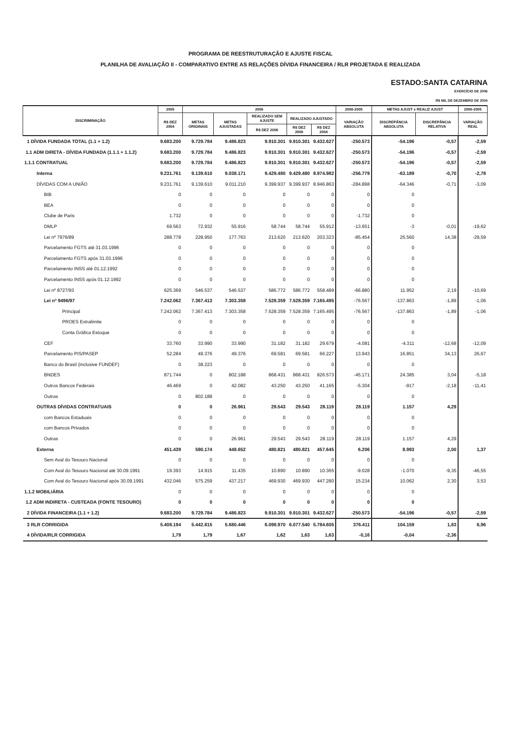PROGRAMA DE REESTRUTURAÇÃO E AJUSTE FISCAL
PLANILHA DE AVALIAÇÃO II - COMPARATIVO ENTRE AS RELAÇÕES DÍVIDA FINANCEIRA / RLR PROJETADA E REALIZADA
ESTADO:SANTA CATARINA
EXERCÍCIO DE 2006
R$ MIL DE DEZEMBRO DE 2004
| DISCRIMINAÇÃO | 2005 | 2006 | | | | | 2006-2005 | METAS AJUST x REALIZ AJUST | | 2006-2005 |
| --- | --- | --- | --- | --- | --- | --- | --- | --- | --- | --- |
| | R$ DEZ 2004 | METAS ORIGINAIS | METAS AJUSTADAS | REALIZADO SEM AJUSTE | REALIZADO AJUSTADO | | VARIAÇÃO ABSOLUTA | DISCREPÂNCIA ABSOLUTA | DISCREPÂNCIA RELATIVA | VARIAÇÃO REAL |
| | | | | R$ DEZ 2006 | R$ DEZ 2006 | R$ DEZ 2004 | | | | |
| 1 DÍVIDA FUNDADA TOTAL (1.1 + 1.2) | 9.683.200 | 9.729.784 | 9.486.823 | 9.910.301 | 9.910.301 | 9.432.627 | -250.573 | -54.196 | -0,57 | -2,59 |
| 1.1 ADM DIRETA - DÍVIDA FUNDADA (1.1.1 + 1.1.2) | 9.683.200 | 9.729.784 | 9.486.823 | 9.910.301 | 9.910.301 | 9.432.627 | -250.573 | -54.196 | -0,57 | -2,59 |
| 1.1.1 CONTRATUAL | 9.683.200 | 9.729.784 | 9.486.823 | 9.910.301 | 9.910.301 | 9.432.627 | -250.573 | -54.196 | -0,57 | -2,59 |
| Interna | 9.231.761 | 9.139.610 | 9.038.171 | 9.429.480 | 9.429.480 | 8.974.982 | -256.779 | -63.189 | -0,70 | -2,78 |
| DÍVIDAS COM A UNIÃO | 9.231.761 | 9.139.610 | 9.011.210 | 9.399.937 | 9.399.937 | 8.946.863 | -284.898 | -64.346 | -0,71 | -3,09 |
| BIB | 0 | 0 | 0 | 0 | 0 | 0 | 0 | 0 | | |
| BEA | 0 | 0 | 0 | 0 | 0 | 0 | 0 | 0 | | |
| Clube de Paris | 1.732 | 0 | 0 | 0 | 0 | 0 | -1.732 | 0 | | |
| DMLP | 69.563 | 72.932 | 55.916 | 58.744 | 58.744 | 55.912 | -13.651 | -3 | -0,01 | -19,62 |
| Lei nº 7976/89 | 288.778 | 228.950 | 177.763 | 213.620 | 213.620 | 203.323 | -85.454 | 25.560 | 14,38 | -29,59 |
| Parcelamento FGTS até 31.03.1996 | 0 | 0 | 0 | 0 | 0 | 0 | 0 | 0 | | |
| Parcelamento FGTS após 31.03.1996 | 0 | 0 | 0 | 0 | 0 | 0 | 0 | 0 | | |
| Parcelamento INSS até 01.12.1992 | 0 | 0 | 0 | 0 | 0 | 0 | 0 | 0 | | |
| Parcelamento INSS após 01.12.1992 | 0 | 0 | 0 | 0 | 0 | 0 | 0 | 0 | | |
| Lei nº 8727/93 | 625.369 | 546.537 | 546.537 | 586.772 | 586.772 | 558.489 | -66.880 | 11.952 | 2,19 | -10,69 |
| Lei nº 9496/97 | 7.242.062 | 7.367.413 | 7.303.358 | 7.528.359 | 7.528.359 | 7.165.495 | -76.567 | -137.863 | -1,89 | -1,06 |
| Principal | 7.242.062 | 7.367.413 | 7.303.358 | 7.528.359 | 7.528.359 | 7.165.495 | -76.567 | -137.863 | -1,89 | -1,06 |
| PROES Extralimite | 0 | 0 | 0 | 0 | 0 | 0 | 0 | 0 | | |
| Conta Gráfica Estoque | 0 | 0 | 0 | 0 | 0 | 0 | 0 | 0 | | |
| CEF | 33.760 | 33.990 | 33.990 | 31.182 | 31.182 | 29.679 | -4.081 | -4.311 | -12,68 | -12,09 |
| Parcelamento PIS/PASEP | 52.284 | 49.376 | 49.376 | 69.581 | 69.581 | 66.227 | 13.943 | 16.851 | 34,13 | 26,67 |
| Banco do Brasil (inclusive FUNDEF) | 0 | 38.223 | 0 | 0 | 0 | 0 | 0 | 0 | | |
| BNDES | 871.744 | 0 | 802.188 | 868.431 | 868.431 | 826.573 | -45.171 | 24.385 | 3,04 | -5,18 |
| Outros Bancos Federais | 46.469 | 0 | 42.082 | 43.250 | 43.250 | 41.165 | -5.304 | -917 | -2,18 | -11,41 |
| Outras | 0 | 802.188 | 0 | 0 | 0 | 0 | 0 | 0 | | |
| OUTRAS DÍVIDAS CONTRATUAIS | 0 | 0 | 26.961 | 29.543 | 29.543 | 28.119 | 28.119 | 1.157 | 4,29 | |
| com Bancos Estaduais | 0 | 0 | 0 | 0 | 0 | 0 | 0 | 0 | | |
| com Bancos Privados | 0 | 0 | 0 | 0 | 0 | 0 | 0 | 0 | | |
| Outras | 0 | 0 | 26.961 | 29.543 | 29.543 | 28.119 | 28.119 | 1.157 | 4,29 | |
| Externa | 451.439 | 590.174 | 448.652 | 480.821 | 480.821 | 457.645 | 6.206 | 8.993 | 2,00 | 1,37 |
| Sem Aval do Tesouro Nacional | 0 | 0 | 0 | 0 | 0 | 0 | 0 | 0 | | |
| Com Aval do Tesouro Nacional até 30.09.1991 | 19.393 | 14.915 | 11.435 | 10.890 | 10.890 | 10.365 | -9.028 | -1.070 | -9,35 | -46,55 |
| Com Aval do Tesouro Nacional após 30.09.1991 | 432.046 | 575.259 | 437.217 | 469.930 | 469.930 | 447.280 | 15.234 | 10.062 | 2,30 | 3,53 |
| 1.1.2 MOBILIÁRIA | 0 | 0 | 0 | 0 | 0 | 0 | 0 | 0 | | |
| 1.2 ADM INDIRETA - CUSTEADA (FONTE TESOURO) | 0 | 0 | 0 | 0 | 0 | 0 | 0 | 0 | | |
| 2 DÍVIDA FINANCEIRA (1.1 + 1.2) | 9.683.200 | 9.729.784 | 9.486.823 | 9.910.301 | 9.910.301 | 9.432.627 | -250.573 | -54.196 | -0,57 | -2,59 |
| 3 RLR CORRIGIDA | 5.408.194 | 5.442.815 | 5.680.446 | 6.098.970 | 6.077.540 | 5.784.605 | 376.411 | 104.159 | 1,83 | 6,96 |
| 4 DÍVIDA/RLR CORRIGIDA | 1,79 | 1,79 | 1,67 | 1,62 | 1,63 | 1,63 | -0,16 | -0,04 | -2,36 | |